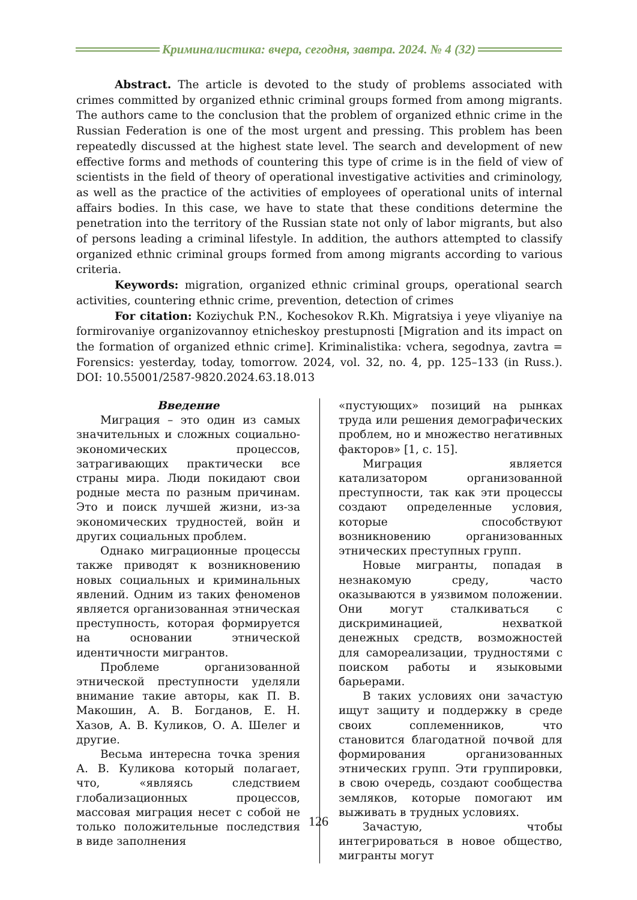Криминалистика: вчера, сегодня, завтра. 2024. № 4 (32)
Abstract. The article is devoted to the study of problems associated with crimes committed by organized ethnic criminal groups formed from among migrants. The authors came to the conclusion that the problem of organized ethnic crime in the Russian Federation is one of the most urgent and pressing. This problem has been repeatedly discussed at the highest state level. The search and development of new effective forms and methods of countering this type of crime is in the field of view of scientists in the field of theory of operational investigative activities and criminology, as well as the practice of the activities of employees of operational units of internal affairs bodies. In this case, we have to state that these conditions determine the penetration into the territory of the Russian state not only of labor migrants, but also of persons leading a criminal lifestyle. In addition, the authors attempted to classify organized ethnic criminal groups formed from among migrants according to various criteria.
Keywords: migration, organized ethnic criminal groups, operational search activities, countering ethnic crime, prevention, detection of crimes
For citation: Koziychuk P.N., Kochesokov R.Kh. Migratsiya i yeye vliyaniye na formirovaniye organizovannoy etnicheskoy prestupnosti [Migration and its impact on the formation of organized ethnic crime]. Kriminalistika: vchera, segodnya, zavtra = Forensics: yesterday, today, tomorrow. 2024, vol. 32, no. 4, pp. 125–133 (in Russ.). DOI: 10.55001/2587-9820.2024.63.18.013
Введение
Миграция – это один из самых значительных и сложных социально-экономических процессов, затрагивающих практически все страны мира. Люди покидают свои родные места по разным причинам. Это и поиск лучшей жизни, из-за экономических трудностей, войн и других социальных проблем.
Однако миграционные процессы также приводят к возникновению новых социальных и криминальных явлений. Одним из таких феноменов является организованная этническая преступность, которая формируется на основании этнической идентичности мигрантов.
Проблеме организованной этнической преступности уделяли внимание такие авторы, как П. В. Макошин, А. В. Богданов, Е. Н. Хазов, А. В. Куликов, О. А. Шелег и другие.
Весьма интересна точка зрения А. В. Куликова который полагает, что, «являясь следствием глобализационных процессов, массовая миграция несет с собой не только положительные последствия в виде заполнения
«пустующих» позиций на рынках труда или решения демографических проблем, но и множество негативных факторов» [1, с. 15].
Миграция является катализатором организованной преступности, так как эти процессы создают определенные условия, которые способствуют возникновению организованных этнических преступных групп.
Новые мигранты, попадая в незнакомую среду, часто оказываются в уязвимом положении. Они могут сталкиваться с дискриминацией, нехваткой денежных средств, возможностей для самореализации, трудностями с поиском работы и языковыми барьерами.
В таких условиях они зачастую ищут защиту и поддержку в среде своих соплеменников, что становится благодатной почвой для формирования организованных этнических групп. Эти группировки, в свою очередь, создают сообщества земляков, которые помогают им выживать в трудных условиях.
Зачастую, чтобы интегрироваться в новое общество, мигранты могут
126